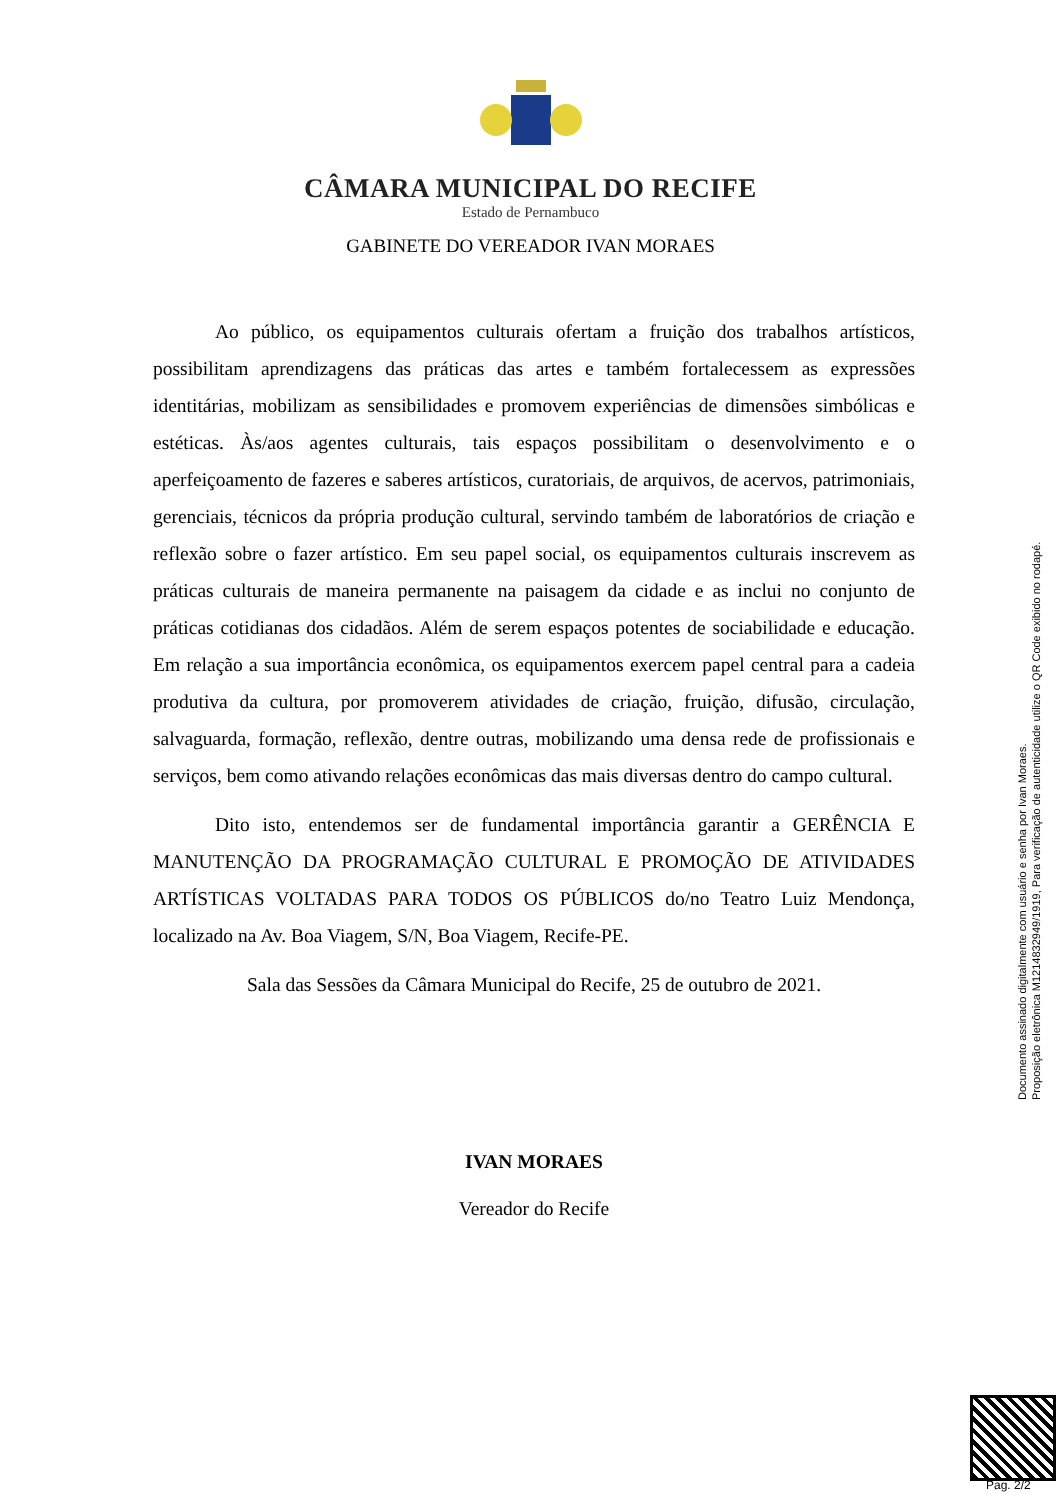CÂMARA MUNICIPAL DO RECIFE
Estado de Pernambuco
GABINETE DO VEREADOR IVAN MORAES
Ao público, os equipamentos culturais ofertam a fruição dos trabalhos artísticos, possibilitam aprendizagens das práticas das artes e também fortalecessem as expressões identitárias, mobilizam as sensibilidades e promovem experiências de dimensões simbólicas e estéticas. Às/aos agentes culturais, tais espaços possibilitam o desenvolvimento e o aperfeiçoamento de fazeres e saberes artísticos, curatoriais, de arquivos, de acervos, patrimoniais, gerenciais, técnicos da própria produção cultural, servindo também de laboratórios de criação e reflexão sobre o fazer artístico. Em seu papel social, os equipamentos culturais inscrevem as práticas culturais de maneira permanente na paisagem da cidade e as inclui no conjunto de práticas cotidianas dos cidadãos. Além de serem espaços potentes de sociabilidade e educação. Em relação a sua importância econômica, os equipamentos exercem papel central para a cadeia produtiva da cultura, por promoverem atividades de criação, fruição, difusão, circulação, salvaguarda, formação, reflexão, dentre outras, mobilizando uma densa rede de profissionais e serviços, bem como ativando relações econômicas das mais diversas dentro do campo cultural.
Dito isto, entendemos ser de fundamental importância garantir a GERÊNCIA E MANUTENÇÃO DA PROGRAMAÇÃO CULTURAL E PROMOÇÃO DE ATIVIDADES ARTÍSTICAS VOLTADAS PARA TODOS OS PÚBLICOS do/no Teatro Luiz Mendonça, localizado na Av. Boa Viagem, S/N, Boa Viagem, Recife-PE.
Sala das Sessões da Câmara Municipal do Recife, 25 de outubro de 2021.
IVAN MORAES
Vereador do Recife
Documento assinado digitalmente com usuário e senha por Ivan Moraes.
Proposição eletrônica M1214832949/1919, Para verificação de autenticidade utilize o QR Code exibido no rodapé.
Pag. 2/2